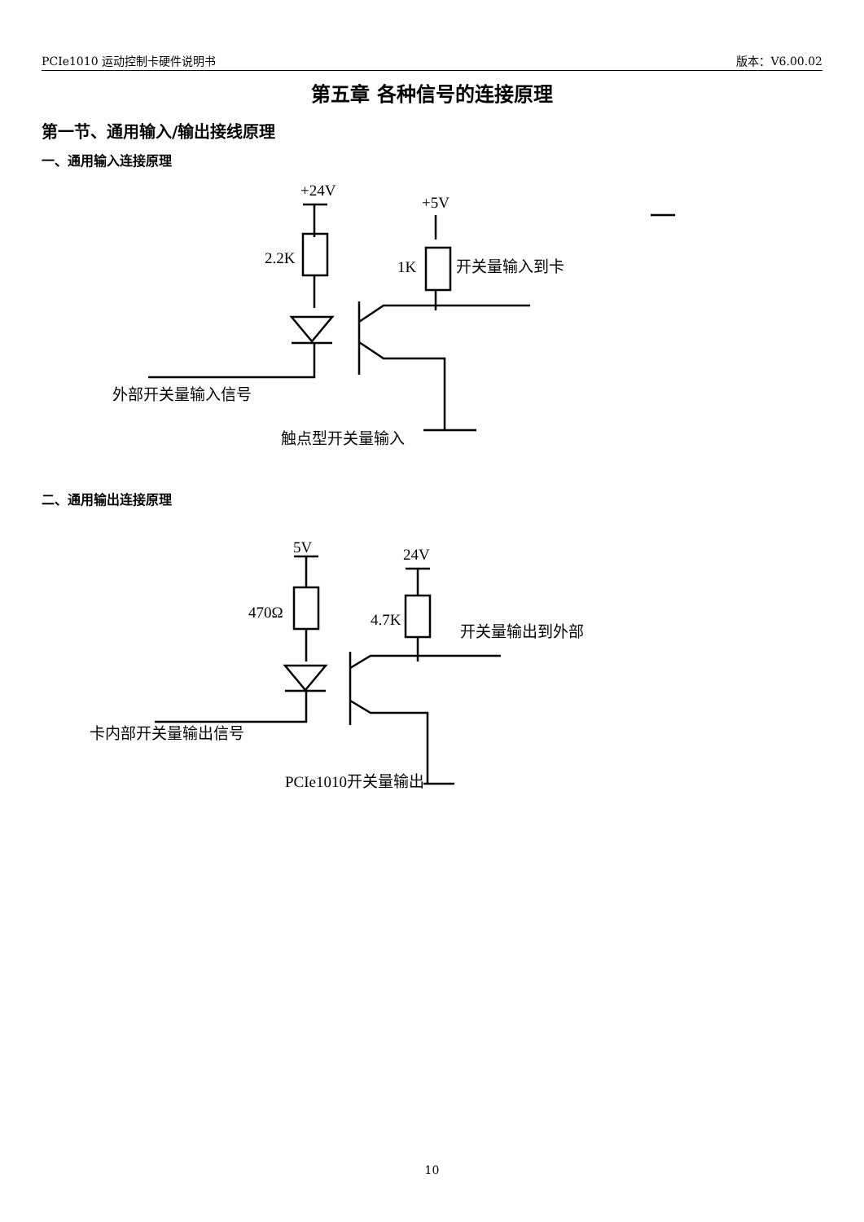PCIe1010 运动控制卡硬件说明书 版本：V6.00.02
第五章 各种信号的连接原理
第一节、通用输入/输出接线原理
一、通用输入连接原理
+24V
+5V
2.2K
1K
开关量输入到卡
外部开关量输入信号
触点型开关量输入
二、通用输出连接原理
5V
24V
470Ω
4.7K
开关量输出到外部
卡内部开关量输出信号
PCIe1010开关量输出
10